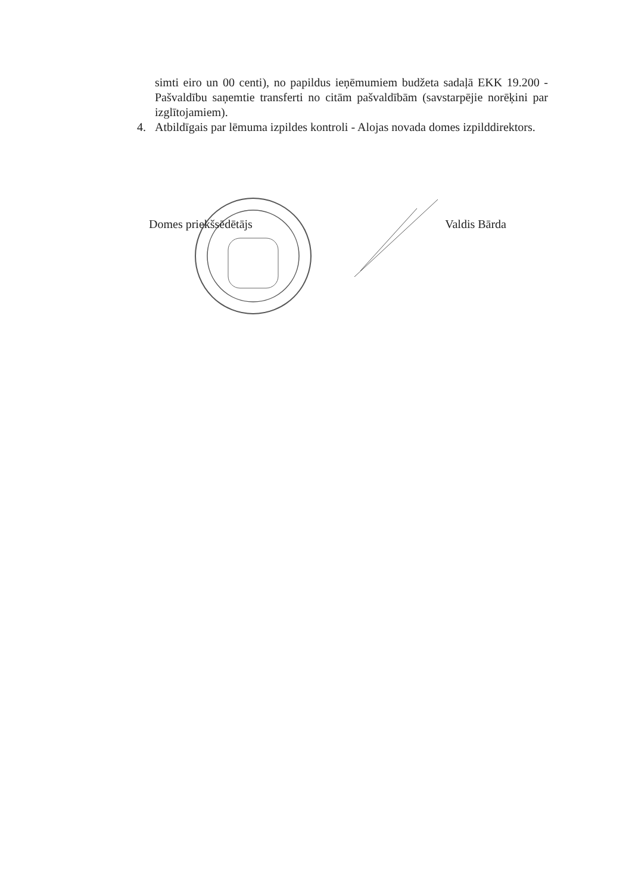simti eiro un 00 centi), no papildus ieņēmumiem budžeta sadaļā EKK 19.200 - Pašvaldību saņemtie transferti no citām pašvaldībām (savstarpējie norēķini par izglītojamiem).
4. Atbildīgais par lēmuma izpildes kontroli - Alojas novada domes izpilddirektors.
Domes priekšsēdētājs Valdis Bārda